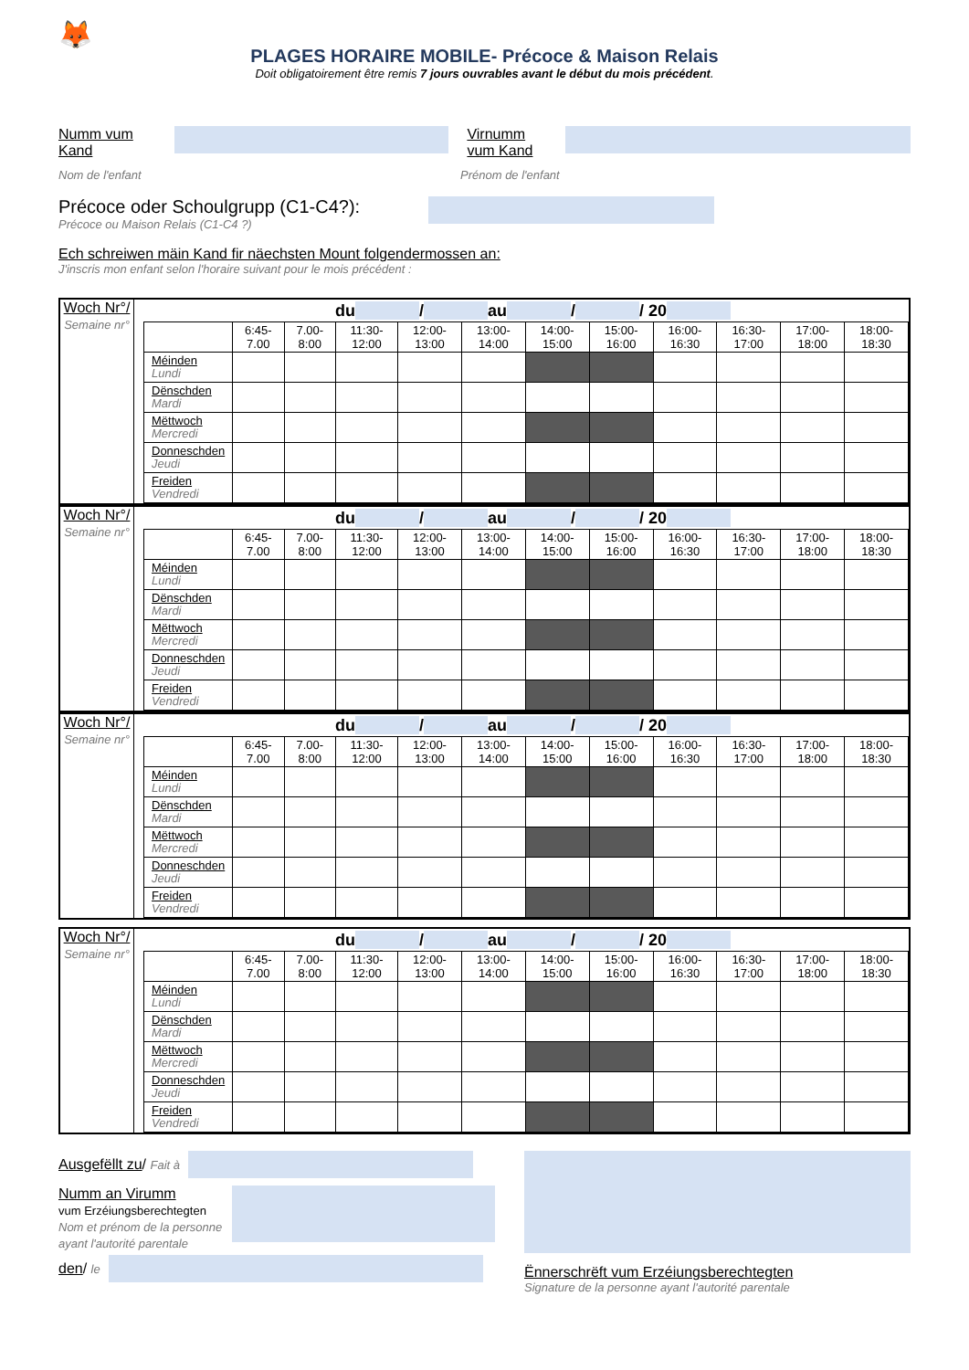🦊
PLAGES HORAIRE MOBILE- Précoce & Maison Relais
Doit obligatoirement être remis 7 jours ouvrables avant le début du mois précédent.
Numm vum Kand
Virnumm vum Kand
Nom de l'enfant Prénom de l'enfant
Précoce oder Schoulgrupp (C1-C4?):
Précoce ou Maison Relais (C1-C4 ?)
Ech schreiwen mäin Kand fir näechsten Mount folgendermossen an:
J'inscris mon enfant selon l'horaire suivant pour le mois précédent :
Woch Nr°/
Semaine nr°
du / au / / 20
| | 6:45- 7.00 | 7.00- 8:00 | 11:30- 12:00 | 12:00- 13:00 | 13:00- 14:00 | 14:00- 15:00 | 15:00- 16:00 | 16:00- 16:30 | 16:30- 17:00 | 17:00- 18:00 | 18:00- 18:30 |
| --- | --- | --- | --- | --- | --- | --- | --- | --- | --- | --- | --- |
| Méinden Lundi | | | | | | | | | | | |
| Dënschden Mardi | | | | | | | | | | | |
| Mëttwoch Mercredi | | | | | | | | | | | |
| Donneschden Jeudi | | | | | | | | | | | |
| Freiden Vendredi | | | | | | | | | | | |
Woch Nr°/
Semaine nr°
du / au / / 20
| | 6:45- 7.00 | 7.00- 8:00 | 11:30- 12:00 | 12:00- 13:00 | 13:00- 14:00 | 14:00- 15:00 | 15:00- 16:00 | 16:00- 16:30 | 16:30- 17:00 | 17:00- 18:00 | 18:00- 18:30 |
| --- | --- | --- | --- | --- | --- | --- | --- | --- | --- | --- | --- |
| Méinden Lundi | | | | | | | | | | | |
| Dënschden Mardi | | | | | | | | | | | |
| Mëttwoch Mercredi | | | | | | | | | | | |
| Donneschden Jeudi | | | | | | | | | | | |
| Freiden Vendredi | | | | | | | | | | | |
Woch Nr°/
Semaine nr°
du / au / / 20
| | 6:45- 7.00 | 7.00- 8:00 | 11:30- 12:00 | 12:00- 13:00 | 13:00- 14:00 | 14:00- 15:00 | 15:00- 16:00 | 16:00- 16:30 | 16:30- 17:00 | 17:00- 18:00 | 18:00- 18:30 |
| --- | --- | --- | --- | --- | --- | --- | --- | --- | --- | --- | --- |
| Méinden Lundi | | | | | | | | | | | |
| Dënschden Mardi | | | | | | | | | | | |
| Mëttwoch Mercredi | | | | | | | | | | | |
| Donneschden Jeudi | | | | | | | | | | | |
| Freiden Vendredi | | | | | | | | | | | |
Woch Nr°/
Semaine nr°
du / au / / 20
| | 6:45- 7.00 | 7.00- 8:00 | 11:30- 12:00 | 12:00- 13:00 | 13:00- 14:00 | 14:00- 15:00 | 15:00- 16:00 | 16:00- 16:30 | 16:30- 17:00 | 17:00- 18:00 | 18:00- 18:30 |
| --- | --- | --- | --- | --- | --- | --- | --- | --- | --- | --- | --- |
| Méinden Lundi | | | | | | | | | | | |
| Dënschden Mardi | | | | | | | | | | | |
| Mëttwoch Mercredi | | | | | | | | | | | |
| Donneschden Jeudi | | | | | | | | | | | |
| Freiden Vendredi | | | | | | | | | | | |
Ausgefëllt zu / Fait à
Numm an Virumm
vum Erzéiungsberechtegten
Nom et prénom de la personne ayant l'autorité parentale
den / le
Ënnerschrëft vum Erzéiungsberechtegten
Signature de la personne ayant l'autorité parentale